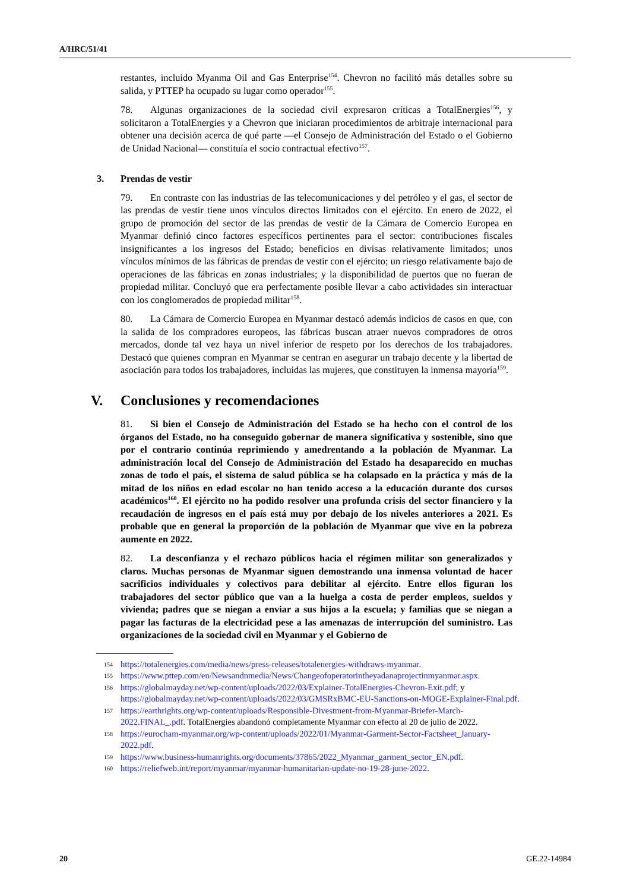A/HRC/51/41
restantes, incluido Myanma Oil and Gas Enterprise<sup>154</sup>. Chevron no facilitó más detalles sobre su salida, y PTTEP ha ocupado su lugar como operador<sup>155</sup>.
78. Algunas organizaciones de la sociedad civil expresaron críticas a TotalEnergies<sup>156</sup>, y solicitaron a TotalEnergies y a Chevron que iniciaran procedimientos de arbitraje internacional para obtener una decisión acerca de qué parte —el Consejo de Administración del Estado o el Gobierno de Unidad Nacional— constituía el socio contractual efectivo<sup>157</sup>.
3. Prendas de vestir
79. En contraste con las industrias de las telecomunicaciones y del petróleo y el gas, el sector de las prendas de vestir tiene unos vínculos directos limitados con el ejército. En enero de 2022, el grupo de promoción del sector de las prendas de vestir de la Cámara de Comercio Europea en Myanmar definió cinco factores específicos pertinentes para el sector: contribuciones fiscales insignificantes a los ingresos del Estado; beneficios en divisas relativamente limitados; unos vínculos mínimos de las fábricas de prendas de vestir con el ejército; un riesgo relativamente bajo de operaciones de las fábricas en zonas industriales; y la disponibilidad de puertos que no fueran de propiedad militar. Concluyó que era perfectamente posible llevar a cabo actividades sin interactuar con los conglomerados de propiedad militar<sup>158</sup>.
80. La Cámara de Comercio Europea en Myanmar destacó además indicios de casos en que, con la salida de los compradores europeos, las fábricas buscan atraer nuevos compradores de otros mercados, donde tal vez haya un nivel inferior de respeto por los derechos de los trabajadores. Destacó que quienes compran en Myanmar se centran en asegurar un trabajo decente y la libertad de asociación para todos los trabajadores, incluidas las mujeres, que constituyen la inmensa mayoría<sup>159</sup>.
V. Conclusiones y recomendaciones
81. Si bien el Consejo de Administración del Estado se ha hecho con el control de los órganos del Estado, no ha conseguido gobernar de manera significativa y sostenible, sino que por el contrario continúa reprimiendo y amedrentando a la población de Myanmar. La administración local del Consejo de Administración del Estado ha desaparecido en muchas zonas de todo el país, el sistema de salud pública se ha colapsado en la práctica y más de la mitad de los niños en edad escolar no han tenido acceso a la educación durante dos cursos académicos<sup>160</sup>. El ejército no ha podido resolver una profunda crisis del sector financiero y la recaudación de ingresos en el país está muy por debajo de los niveles anteriores a 2021. Es probable que en general la proporción de la población de Myanmar que vive en la pobreza aumente en 2022.
82. La desconfianza y el rechazo públicos hacia el régimen militar son generalizados y claros. Muchas personas de Myanmar siguen demostrando una inmensa voluntad de hacer sacrificios individuales y colectivos para debilitar al ejército. Entre ellos figuran los trabajadores del sector público que van a la huelga a costa de perder empleos, sueldos y vivienda; padres que se niegan a enviar a sus hijos a la escuela; y familias que se niegan a pagar las facturas de la electricidad pese a las amenazas de interrupción del suministro. Las organizaciones de la sociedad civil en Myanmar y el Gobierno de
154 https://totalenergies.com/media/news/press-releases/totalenergies-withdraws-myanmar.
155 https://www.pttep.com/en/Newsandnmedia/News/Changeofoperatorintheyadanaprojectinmyanmar.aspx.
156 https://globalmayday.net/wp-content/uploads/2022/03/Explainer-TotalEnergies-Chevron-Exit.pdf; y https://globalmayday.net/wp-content/uploads/2022/03/GMSRxBMC-EU-Sanctions-on-MOGE-Explainer-Final.pdf.
157 https://earthrights.org/wp-content/uploads/Responsible-Divestment-from-Myanmar-Briefer-March-2022.FINAL_.pdf. TotalEnergies abandonó completamente Myanmar con efecto al 20 de julio de 2022.
158 https://eurocham-myanmar.org/wp-content/uploads/2022/01/Myanmar-Garment-Sector-Factsheet_January-2022.pdf.
159 https://www.business-humanrights.org/documents/37865/2022_Myanmar_garment_sector_EN.pdf.
160 https://reliefweb.int/report/myanmar/myanmar-humanitarian-update-no-19-28-june-2022.
20 GE.22-14984